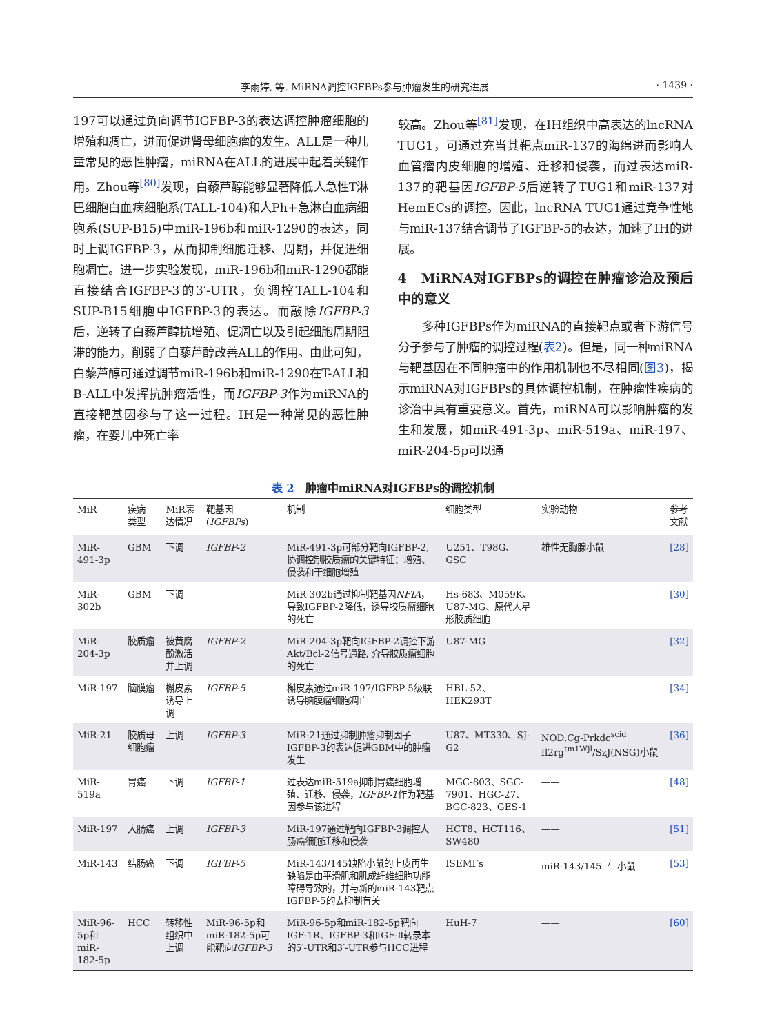李雨婷, 等. MiRNA调控IGFBPs参与肿瘤发生的研究进展 · 1439 ·
197可以通过负向调节IGFBP-3的表达调控肿瘤细胞的增殖和凋亡，进而促进肾母细胞瘤的发生。ALL是一种儿童常见的恶性肿瘤，miRNA在ALL的进展中起着关键作用。Zhou等<sup>[80]</sup>发现，白藜芦醇能够显著降低人急性T淋巴细胞白血病细胞系(TALL-104)和人Ph+急淋白血病细胞系(SUP-B15)中miR-196b和miR-1290的表达，同时上调IGFBP-3，从而抑制细胞迁移、周期，并促进细胞凋亡。进一步实验发现，miR-196b和miR-1290都能直接结合IGFBP-3的3′-UTR，负调控TALL-104和SUP-B15细胞中IGFBP-3的表达。而敲除IGFBP-3后，逆转了白藜芦醇抗增殖、促凋亡以及引起细胞周期阻滞的能力，削弱了白藜芦醇改善ALL的作用。由此可知，白藜芦醇可通过调节miR-196b和miR-1290在T-ALL和B-ALL中发挥抗肿瘤活性，而IGFBP-3作为miRNA的直接靶基因参与了这一过程。IH是一种常见的恶性肿瘤，在婴儿中死亡率
较高。Zhou等<sup>[81]</sup>发现，在IH组织中高表达的lncRNA TUG1，可通过充当其靶点miR-137的海绵进而影响人血管瘤内皮细胞的增殖、迁移和侵袭，而过表达miR-137的靶基因IGFBP-5后逆转了TUG1和miR-137对HemECs的调控。因此，lncRNA TUG1通过竞争性地与miR-137结合调节了IGFBP-5的表达，加速了IH的进展。
4　MiRNA对IGFBPs的调控在肿瘤诊治及预后中的意义
　　多种IGFBPs作为miRNA的直接靶点或者下游信号分子参与了肿瘤的调控过程(表2)。但是，同一种miRNA与靶基因在不同肿瘤中的作用机制也不尽相同(图3)，揭示miRNA对IGFBPs的具体调控机制，在肿瘤性疾病的诊治中具有重要意义。首先，miRNA可以影响肿瘤的发生和发展，如miR-491-3p、miR-519a、miR-197、miR-204-5p可以通
表 2　肿瘤中miRNA对IGFBPs的调控机制
| MiR | 疾病 类型 | MiR表达情况 | 靶基因 ( IGFBPs ) | 机制 | 细胞类型 | 实验动物 | 参考 文献 |
| --- | --- | --- | --- | --- | --- | --- | --- |
| MiR-491-3p | GBM | 下调 | IGFBP-2 | MiR-491-3p可部分靶向IGFBP-2,协调控制胶质瘤的关键特征：增殖、侵袭和干细胞增殖 | U251、T98G、GSC | 雄性无胸腺小鼠 | [28] |
| MiR-302b | GBM | 下调 | —— | MiR-302b通过抑制靶基因 NFIA ，导致IGFBP-2降低，诱导胶质瘤细胞的死亡 | Hs-683、M059K、U87-MG、原代人星形胶质细胞 | —— | [30] |
| MiR-204-3p | 胶质瘤 | 被黄腐酚激活并上调 | IGFBP-2 | MiR-204-3p靶向IGFBP-2调控下游Akt/Bcl-2信号通路, 介导胶质瘤细胞的死亡 | U87-MG | —— | [32] |
| MiR-197 | 脑膜瘤 | 槲皮素诱导上调 | IGFBP-5 | 槲皮素通过miR-197/IGFBP-5级联诱导脑膜瘤细胞凋亡 | HBL-52、HEK293T | —— | [34] |
| MiR-21 | 胶质母细胞瘤 | 上调 | IGFBP-3 | MiR-21通过抑制肿瘤抑制因子IGFBP-3的表达促进GBM中的肿瘤发生 | U87、MT330、SJ-G2 | NOD.Cg-Prkdc<sup>scid</sup> Il2rg<sup>tm1Wjl</sup>/SzJ(NSG)小鼠 | [36] |
| MiR-519a | 胃癌 | 下调 | IGFBP-1 | 过表达miR-519a抑制胃癌细胞增殖、迁移、侵袭， IGFBP-1 作为靶基因参与该进程 | MGC-803、SGC-7901、HGC-27、BGC-823、GES-1 | —— | [48] |
| MiR-197 | 大肠癌 | 上调 | IGFBP-3 | MiR-197通过靶向IGFBP-3调控大肠癌细胞迁移和侵袭 | HCT8、HCT116、SW480 | —— | [51] |
| MiR-143 | 结肠癌 | 下调 | IGFBP-5 | MiR-143/145缺陷小鼠的上皮再生缺陷是由平滑肌和肌成纤维细胞功能障碍导致的，并与新的miR-143靶点IGFBP-5的去抑制有关 | ISEMFs | miR-143/145<sup>−/−</sup>小鼠 | [53] |
| MiR-96-5p和miR-182-5p | HCC | 转移性组织中上调 | MiR-96-5p和miR-182-5p可能靶向 IGFBP-3 | MiR-96-5p和miR-182-5p靶向IGF-1R、IGFBP-3和IGF-Ⅱ转录本的5′-UTR和3′-UTR参与HCC进程 | HuH-7 | —— | [60] |